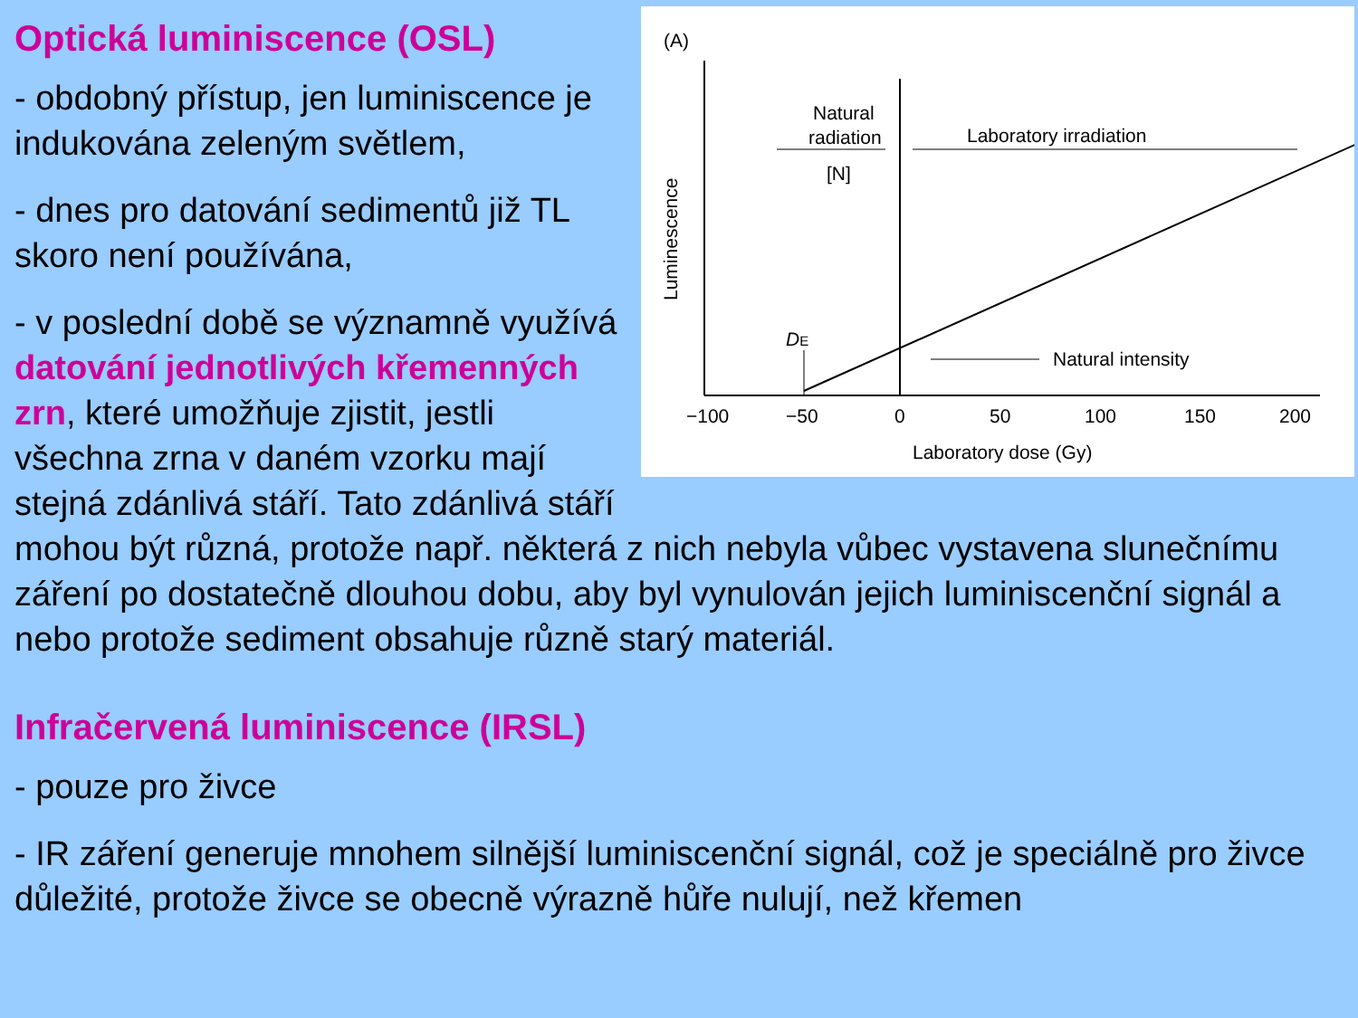(A)
DE
Natural
radiation
[N]
Laboratory irradiation
Natural intensity
Luminescence
−100
−50
0
50
100
150
200
Laboratory dose (Gy)
Optická luminiscence (OSL)
- obdobný přístup, jen luminiscence je indukována zeleným světlem,
- dnes pro datování sedimentů již TL skoro není používána,
- v poslední době se významně využívá datování jednotlivých křemenných zrn, které umožňuje zjistit, jestli všechna zrna v daném vzorku mají stejná zdánlivá stáří. Tato zdánlivá stáří mohou být různá, protože např. některá z nich nebyla vůbec vystavena slunečnímu záření po dostatečně dlouhou dobu, aby byl vynulován jejich luminiscenční signál a nebo protože sediment obsahuje různě starý materiál.
Infračervená luminiscence (IRSL)
- pouze pro živce
- IR záření generuje mnohem silnější luminiscenční signál, což je speciálně pro živce důležité, protože živce se obecně výrazně hůře nulují, než křemen